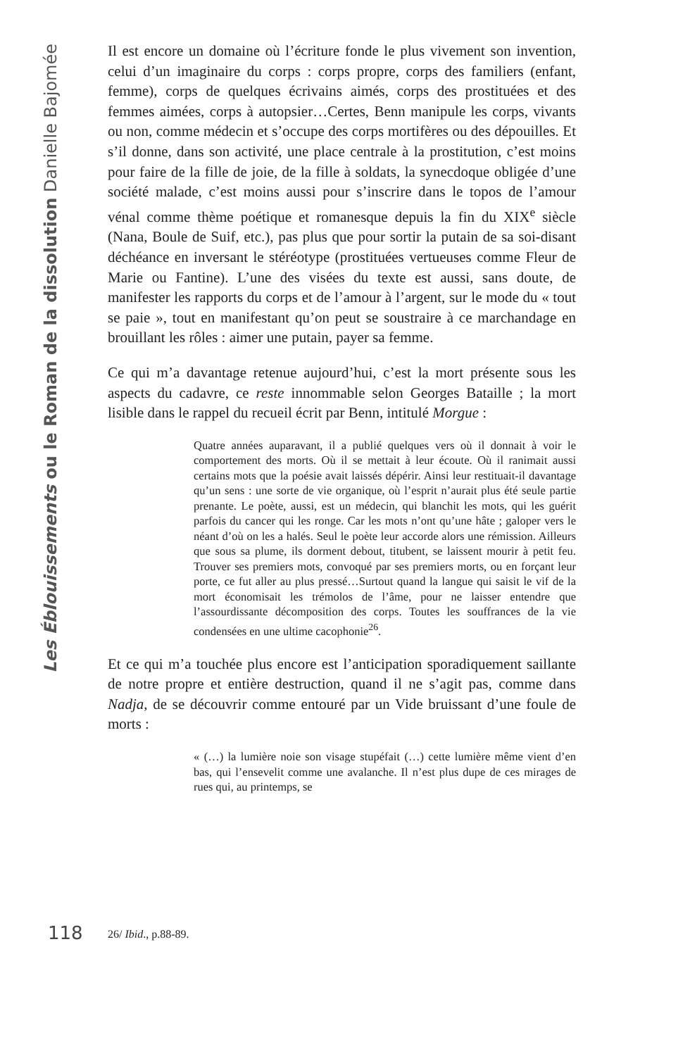Les Éblouissements ou le Roman de la dissolution Danielle Bajomée
Il est encore un domaine où l’écriture fonde le plus vivement son invention, celui d’un imaginaire du corps : corps propre, corps des familiers (enfant, femme), corps de quelques écrivains aimés, corps des prostituées et des femmes aimées, corps à autopsier…Certes, Benn manipule les corps, vivants ou non, comme médecin et s’occupe des corps mortifères ou des dépouilles. Et s’il donne, dans son activité, une place centrale à la prostitution, c’est moins pour faire de la fille de joie, de la fille à soldats, la synecdoque obligée d’une société malade, c’est moins aussi pour s’inscrire dans le topos de l’amour vénal comme thème poétique et romanesque depuis la fin du XIX<sup>e</sup> siècle (Nana, Boule de Suif, etc.), pas plus que pour sortir la putain de sa soi-disant déchéance en inversant le stéréotype (prostituées vertueuses comme Fleur de Marie ou Fantine). L’une des visées du texte est aussi, sans doute, de manifester les rapports du corps et de l’amour à l’argent, sur le mode du « tout se paie », tout en manifestant qu’on peut se soustraire à ce marchandage en brouillant les rôles : aimer une putain, payer sa femme.
Ce qui m’a davantage retenue aujourd’hui, c’est la mort présente sous les aspects du cadavre, ce reste innommable selon Georges Bataille ; la mort lisible dans le rappel du recueil écrit par Benn, intitulé Morgue :
Quatre années auparavant, il a publié quelques vers où il donnait à voir le comportement des morts. Où il se mettait à leur écoute. Où il ranimait aussi certains mots que la poésie avait laissés dépérir. Ainsi leur restituait-il davantage qu’un sens : une sorte de vie organique, où l’esprit n’aurait plus été seule partie prenante. Le poète, aussi, est un médecin, qui blanchit les mots, qui les guérit parfois du cancer qui les ronge. Car les mots n’ont qu’une hâte ; galoper vers le néant d’où on les a halés. Seul le poète leur accorde alors une rémission. Ailleurs que sous sa plume, ils dorment debout, titubent, se laissent mourir à petit feu. Trouver ses premiers mots, convoqué par ses premiers morts, ou en forçant leur porte, ce fut aller au plus pressé…Surtout quand la langue qui saisit le vif de la mort économisait les trémolos de l’âme, pour ne laisser entendre que l’assourdissante décomposition des corps. Toutes les souffrances de la vie condensées en une ultime cacophonie<sup>26</sup>.
Et ce qui m’a touchée plus encore est l’anticipation sporadiquement saillante de notre propre et entière destruction, quand il ne s’agit pas, comme dans Nadja, de se découvrir comme entouré par un Vide bruissant d’une foule de morts :
« (…) la lumière noie son visage stupéfait (…) cette lumière même vient d’en bas, qui l’ensevelit comme une avalanche. Il n’est plus dupe de ces mirages de rues qui, au printemps, se
118 26/ Ibid., p.88-89.